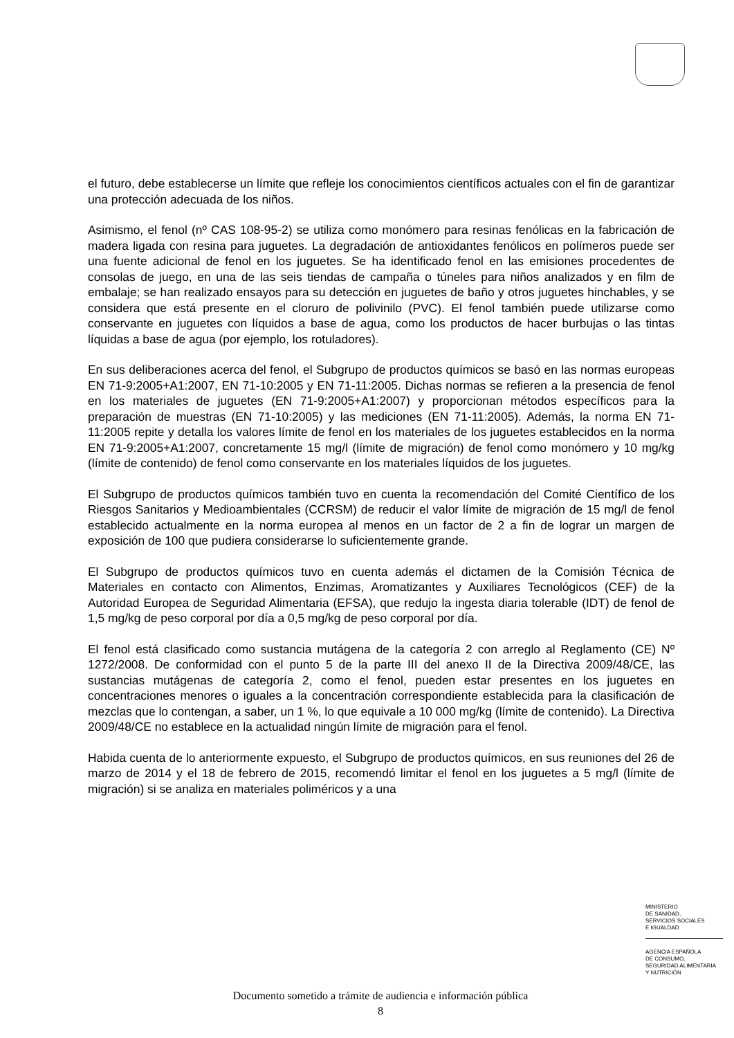el futuro, debe establecerse un límite que refleje los conocimientos científicos actuales con el fin de garantizar una protección adecuada de los niños.
Asimismo, el fenol (nº CAS 108-95-2) se utiliza como monómero para resinas fenólicas en la fabricación de madera ligada con resina para juguetes. La degradación de antioxidantes fenólicos en polímeros puede ser una fuente adicional de fenol en los juguetes. Se ha identificado fenol en las emisiones procedentes de consolas de juego, en una de las seis tiendas de campaña o túneles para niños analizados y en film de embalaje; se han realizado ensayos para su detección en juguetes de baño y otros juguetes hinchables, y se considera que está presente en el cloruro de polivinilo (PVC). El fenol también puede utilizarse como conservante en juguetes con líquidos a base de agua, como los productos de hacer burbujas o las tintas líquidas a base de agua (por ejemplo, los rotuladores).
En sus deliberaciones acerca del fenol, el Subgrupo de productos químicos se basó en las normas europeas EN 71-9:2005+A1:2007, EN 71-10:2005 y EN 71-11:2005. Dichas normas se refieren a la presencia de fenol en los materiales de juguetes (EN 71-9:2005+A1:2007) y proporcionan métodos específicos para la preparación de muestras (EN 71-10:2005) y las mediciones (EN 71-11:2005). Además, la norma EN 71-11:2005 repite y detalla los valores límite de fenol en los materiales de los juguetes establecidos en la norma EN 71-9:2005+A1:2007, concretamente 15 mg/l (límite de migración) de fenol como monómero y 10 mg/kg (límite de contenido) de fenol como conservante en los materiales líquidos de los juguetes.
El Subgrupo de productos químicos también tuvo en cuenta la recomendación del Comité Científico de los Riesgos Sanitarios y Medioambientales (CCRSM) de reducir el valor límite de migración de 15 mg/l de fenol establecido actualmente en la norma europea al menos en un factor de 2 a fin de lograr un margen de exposición de 100 que pudiera considerarse lo suficientemente grande.
El Subgrupo de productos químicos tuvo en cuenta además el dictamen de la Comisión Técnica de Materiales en contacto con Alimentos, Enzimas, Aromatizantes y Auxiliares Tecnológicos (CEF) de la Autoridad Europea de Seguridad Alimentaria (EFSA), que redujo la ingesta diaria tolerable (IDT) de fenol de 1,5 mg/kg de peso corporal por día a 0,5 mg/kg de peso corporal por día.
El fenol está clasificado como sustancia mutágena de la categoría 2 con arreglo al Reglamento (CE) Nº 1272/2008. De conformidad con el punto 5 de la parte III del anexo II de la Directiva 2009/48/CE, las sustancias mutágenas de categoría 2, como el fenol, pueden estar presentes en los juguetes en concentraciones menores o iguales a la concentración correspondiente establecida para la clasificación de mezclas que lo contengan, a saber, un 1 %, lo que equivale a 10 000 mg/kg (límite de contenido). La Directiva 2009/48/CE no establece en la actualidad ningún límite de migración para el fenol.
Habida cuenta de lo anteriormente expuesto, el Subgrupo de productos químicos, en sus reuniones del 26 de marzo de 2014 y el 18 de febrero de 2015, recomendó limitar el fenol en los juguetes a 5 mg/l (límite de migración) si se analiza en materiales poliméricos y a una
MINISTERIO
DE SANIDAD,
SERVICIOS SOCIALES
E IGUALDAD
AGENCIA ESPAÑOLA
DE CONSUMO,
SEGURIDAD ALIMENTARIA
Y NUTRICIÓN
Documento sometido a trámite de audiencia e información pública
8